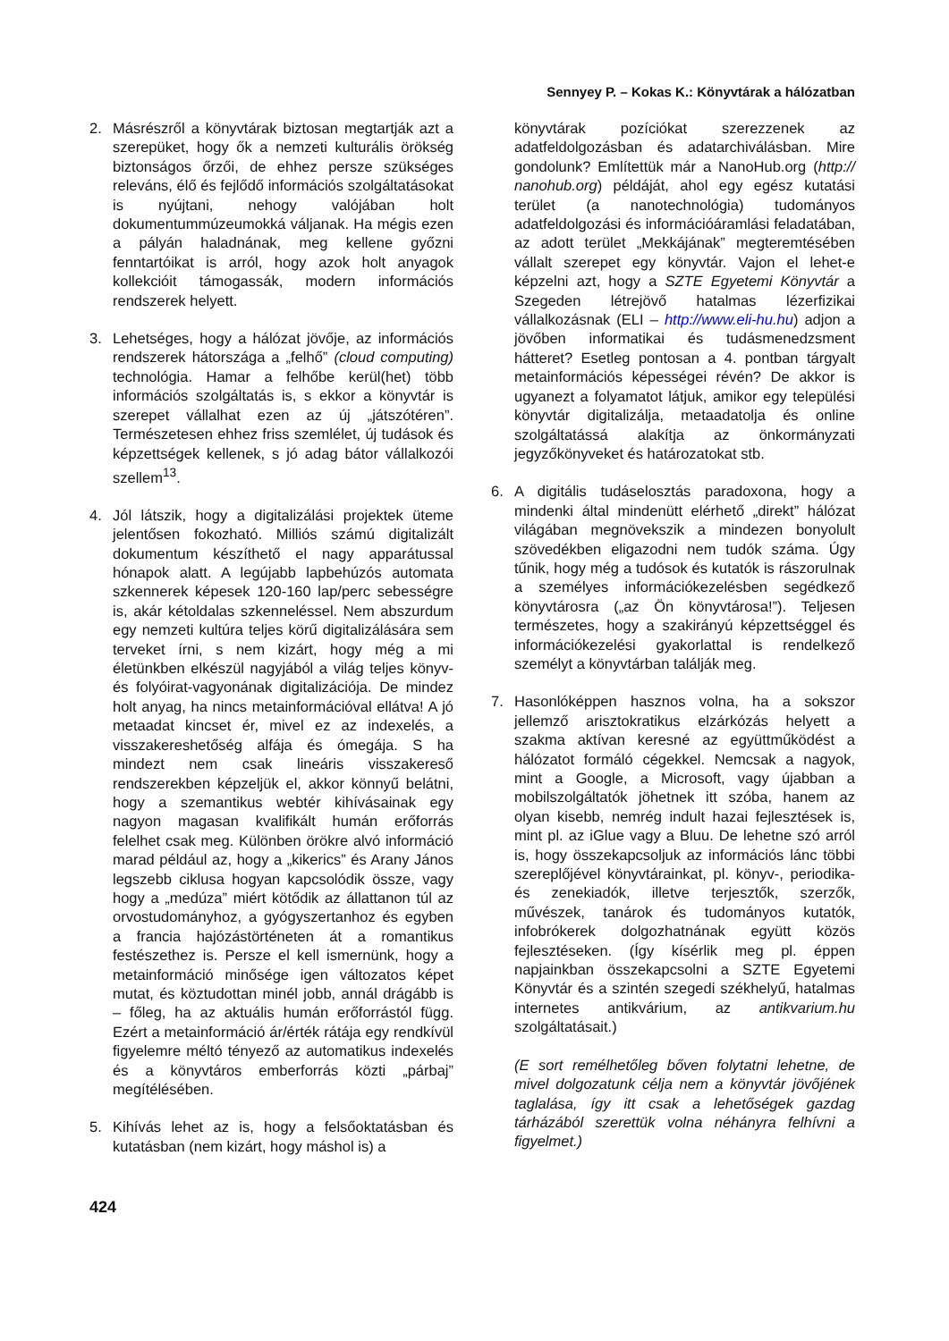Sennyey P. – Kokas K.: Könyvtárak a hálózatban
2. Másrészről a könyvtárak biztosan megtartják azt a szerepüket, hogy ők a nemzeti kulturális örökség biztonságos őrzői, de ehhez persze szükséges releváns, élő és fejlődő információs szolgáltatásokat is nyújtani, nehogy valójában holt dokumentummúzeumokká váljanak. Ha mégis ezen a pályán haladnának, meg kellene győzni fenntartóikat is arról, hogy azok holt anyagok kollekcióit támogassák, modern információs rendszerek helyett.
3. Lehetséges, hogy a hálózat jövője, az információs rendszerek hátországa a „felhő” (cloud computing) technológia. Hamar a felhőbe kerül(het) több információs szolgáltatás is, s ekkor a könyvtár is szerepet vállalhat ezen az új „játszótéren”. Természetesen ehhez friss szemlélet, új tudások és képzettségek kellenek, s jó adag bátor vállalkozói szellem<sup>13</sup>.
4. Jól látszik, hogy a digitalizálási projektek üteme jelentősen fokozható. Milliós számú digitalizált dokumentum készíthető el nagy apparátussal hónapok alatt. A legújabb lapbehúzós automata szkennerek képesek 120-160 lap/perc sebességre is, akár kétoldalas szkenneléssel. Nem abszurdum egy nemzeti kultúra teljes körű digitalizálására sem terveket írni, s nem kizárt, hogy még a mi életünkben elkészül nagyjából a világ teljes könyv- és folyóirat-vagyonának digitalizációja. De mindez holt anyag, ha nincs metainformációval ellátva! A jó metaadat kincset ér, mivel ez az indexelés, a visszakereshetőség alfája és ómegája. S ha mindezt nem csak lineáris visszakereső rendszerekben képzeljük el, akkor könnyű belátni, hogy a szemantikus webtér kihívásainak egy nagyon magasan kvalifikált humán erőforrás felelhet csak meg. Különben örökre alvó információ marad például az, hogy a „kikerics” és Arany János legszebb ciklusa hogyan kapcsolódik össze, vagy hogy a „medúza” miért kötődik az állattanon túl az orvostudományhoz, a gyógyszertanhoz és egyben a francia hajózástörténeten át a romantikus festészethez is. Persze el kell ismernünk, hogy a metainformáció minősége igen változatos képet mutat, és köztudottan minél jobb, annál drágább is – főleg, ha az aktuális humán erőforrástól függ. Ezért a metainformáció ár/érték rátája egy rendkívül figyelemre méltó tényező az automatikus indexelés és a könyvtáros emberforrás közti „párbaj” megítélésében.
5. Kihívás lehet az is, hogy a felsőoktatásban és kutatásban (nem kizárt, hogy máshol is) a
könyvtárak pozíciókat szerezzenek az adatfeldolgozásban és adatarchiválásban. Mire gondolunk? Említettük már a NanoHub.org (http:// nanohub.org) példáját, ahol egy egész kutatási terület (a nanotechnológia) tudományos adatfeldolgozási és információáramlási feladatában, az adott terület „Mekkájának” megteremtésében vállalt szerepet egy könyvtár. Vajon el lehet-e képzelni azt, hogy a SZTE Egyetemi Könyvtár a Szegeden létrejövő hatalmas lézerfizikai vállalkozásnak (ELI – http://www.eli-hu.hu) adjon a jövőben informatikai és tudásmenedzsment hátteret? Esetleg pontosan a 4. pontban tárgyalt metainformációs képességei révén? De akkor is ugyanezt a folyamatot látjuk, amikor egy települési könyvtár digitalizálja, metaadatolja és online szolgáltatássá alakítja az önkormányzati jegyzőkönyveket és határozatokat stb.
6. A digitális tudáselosztás paradoxona, hogy a mindenki által mindenütt elérhető „direkt” hálózat világában megnövekszik a mindezen bonyolult szövedékben eligazodni nem tudók száma. Úgy tűnik, hogy még a tudósok és kutatók is rászorulnak a személyes információkezelésben segédkező könyvtárosra („az Ön könyvtárosa!”). Teljesen természetes, hogy a szakirányú képzettséggel és információkezelési gyakorlattal is rendelkező személyt a könyvtárban találják meg.
7. Hasonlóképpen hasznos volna, ha a sokszor jellemző arisztokratikus elzárkózás helyett a szakma aktívan keresné az együttműködést a hálózatot formáló cégekkel. Nemcsak a nagyok, mint a Google, a Microsoft, vagy újabban a mobilszolgáltatók jöhetnek itt szóba, hanem az olyan kisebb, nemrég indult hazai fejlesztések is, mint pl. az iGlue vagy a Bluu. De lehetne szó arról is, hogy összekapcsoljuk az információs lánc többi szereplőjével könyvtárainkat, pl. könyv-, periodika- és zenekiadók, illetve terjesztők, szerzők, művészek, tanárok és tudományos kutatók, infobrókerek dolgozhatnának együtt közös fejlesztéseken. (Így kísérlik meg pl. éppen napjainkban összekapcsolni a SZTE Egyetemi Könyvtár és a szintén szegedi székhelyű, hatalmas internetes antikvárium, az antikvarium.hu szolgáltatásait.)
(E sort remélhetőleg bőven folytatni lehetne, de mivel dolgozatunk célja nem a könyvtár jövőjének taglalása, így itt csak a lehetőségek gazdag tárházából szerettük volna néhányra felhívni a figyelmet.)
424